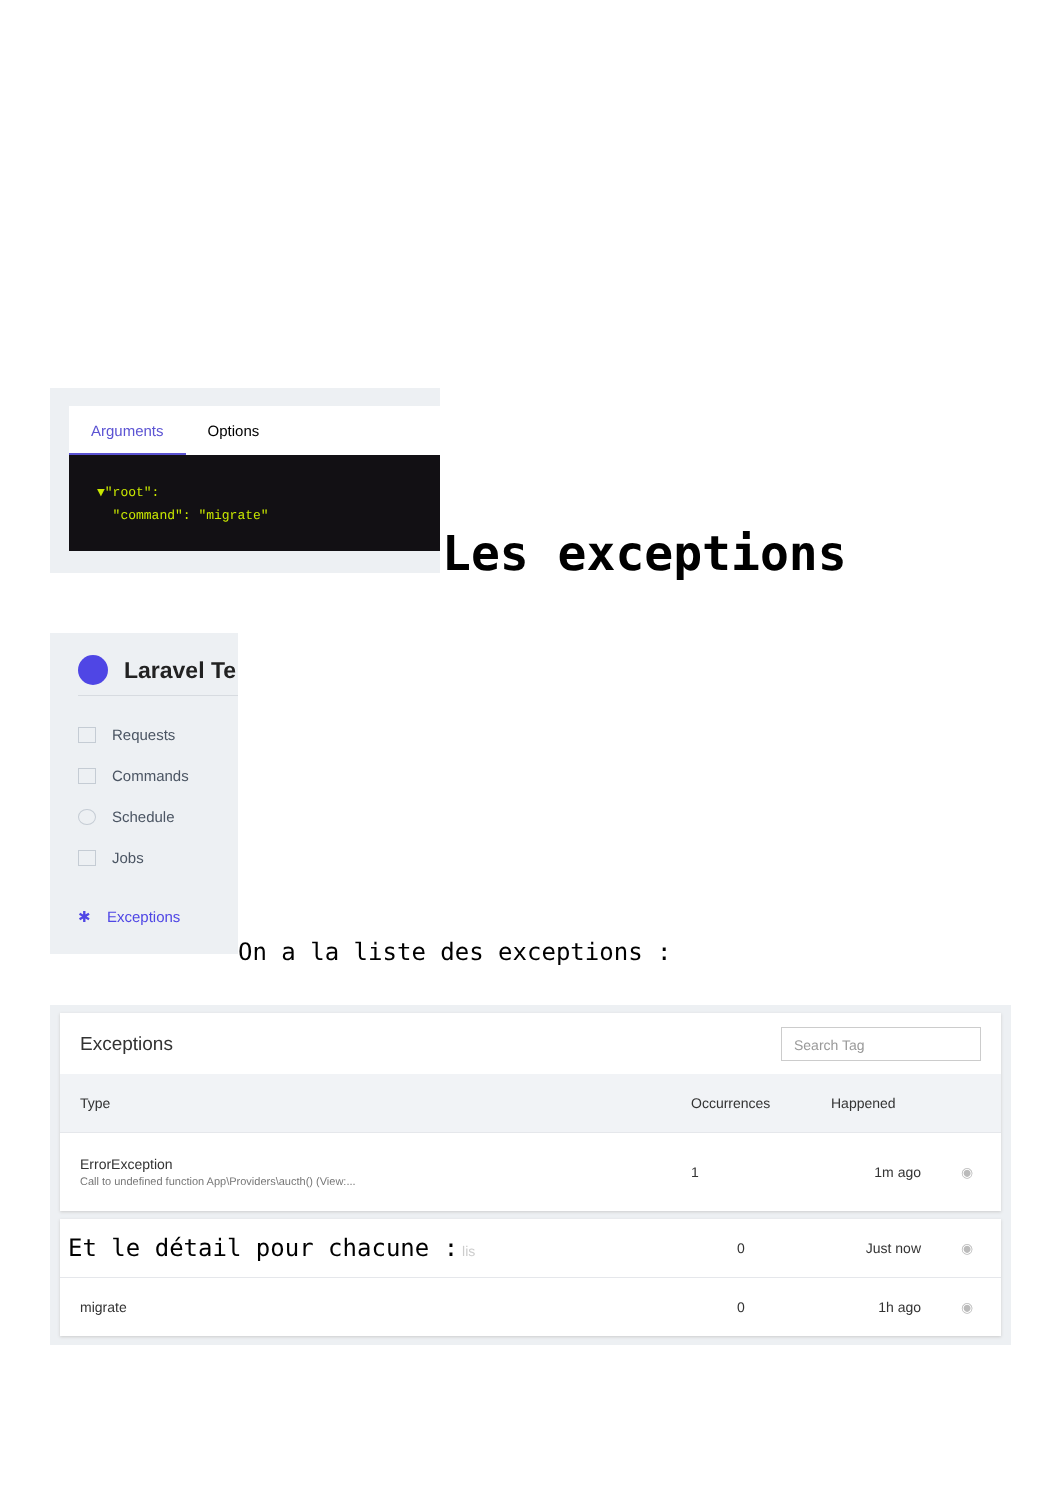Arguments Options
▼"root":
"command": "migrate"
Les exceptions
Laravel Te
Requests
Commands
Schedule
Jobs
✱ Exceptions
On a la liste des exceptions :
Exceptions Search Tag
| Type | Occurrences | Happened | |
| --- | --- | --- | --- |
| ErrorException Call to undefined function App\Providers\aucth() (View:... | 1 | 1m ago | ◉ |
| Et le détail pour chacune : lis | 0 | Just now | ◉ |
| migrate | 0 | 1h ago | ◉ |